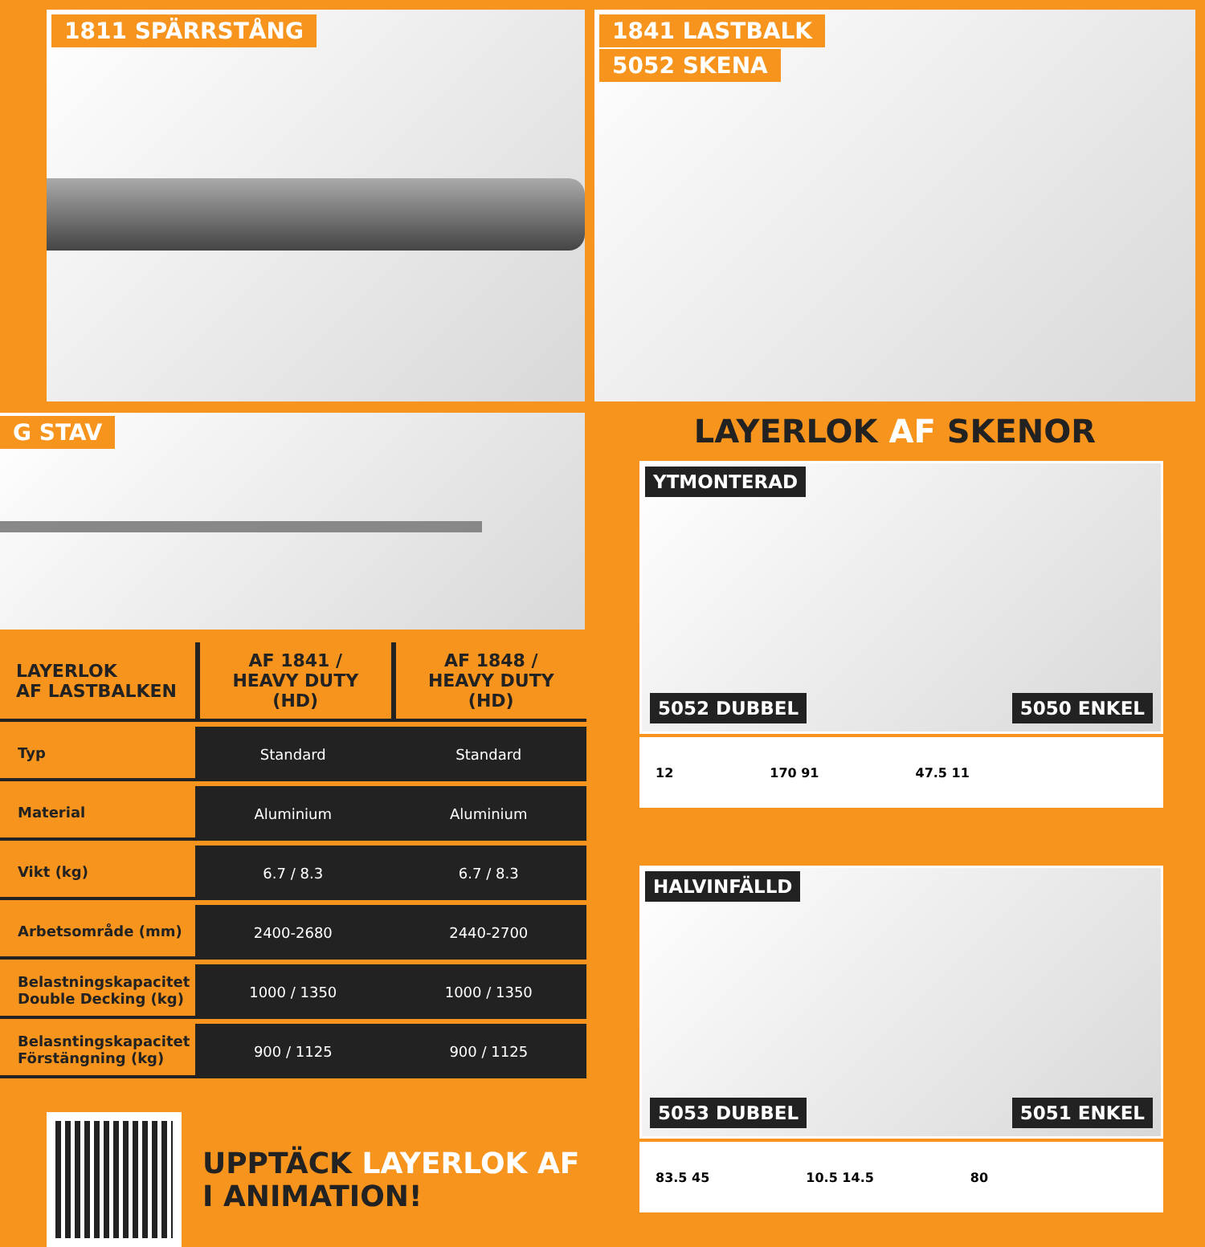1811 SPÄRRSTÅNG
G STAV
| LAYERLOK AF LASTBALKEN | AF 1841 / HEAVY DUTY (HD) | AF 1848 / HEAVY DUTY (HD) |
| --- | --- | --- |
| Typ | Standard | Standard |
| Material | Aluminium | Aluminium |
| Vikt (kg) | 6.7 / 8.3 | 6.7 / 8.3 |
| Arbetsområde (mm) | 2400-2680 | 2440-2700 |
| Belastningskapacitet Double Decking (kg) | 1000 / 1350 | 1000 / 1350 |
| Belasntingskapacitet Förstängning (kg) | 900 / 1125 | 900 / 1125 |
UPPTÄCK LAYERLOK AF
I ANIMATION!
1841 LASTBALK
5052 SKENA
LAYERLOK AF SKENOR
YTMONTERAD
5052 DUBBEL 5050 ENKEL
12 170 91 47.5 11
HALVINFÄLLD
5053 DUBBEL 5051 ENKEL
83.5 45 10.5 14.5 80